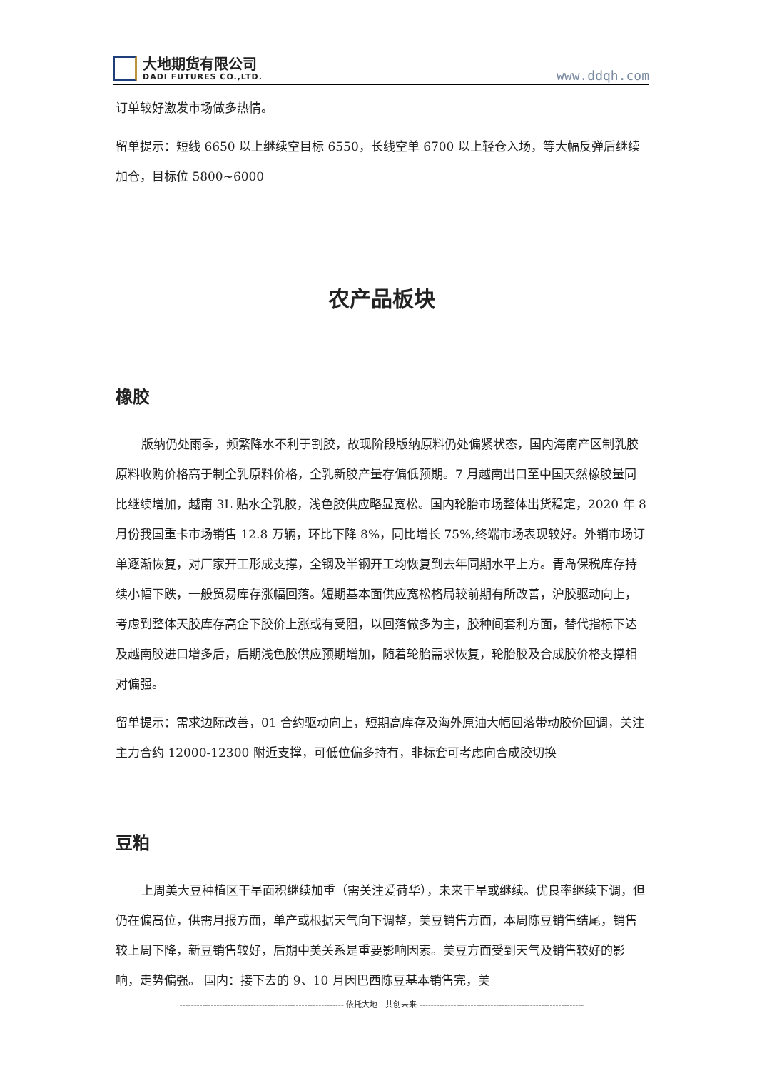大地期货有限公司
DADI FUTURES CO.,LTD.
www.ddqh.com
订单较好激发市场做多热情。
留单提示：短线 6650 以上继续空目标 6550，长线空单 6700 以上轻仓入场，等大幅反弹后继续加仓，目标位 5800~6000
农产品板块
橡胶
版纳仍处雨季，频繁降水不利于割胶，故现阶段版纳原料仍处偏紧状态，国内海南产区制乳胶原料收购价格高于制全乳原料价格，全乳新胶产量存偏低预期。7 月越南出口至中国天然橡胶量同比继续增加，越南 3L 贴水全乳胶，浅色胶供应略显宽松。国内轮胎市场整体出货稳定，2020 年 8 月份我国重卡市场销售 12.8 万辆，环比下降 8%，同比增长 75%,终端市场表现较好。外销市场订单逐渐恢复，对厂家开工形成支撑，全钢及半钢开工均恢复到去年同期水平上方。青岛保税库存持续小幅下跌，一般贸易库存涨幅回落。短期基本面供应宽松格局较前期有所改善，沪胶驱动向上，考虑到整体天胶库存高企下胶价上涨或有受阻，以回落做多为主，胶种间套利方面，替代指标下达及越南胶进口增多后，后期浅色胶供应预期增加，随着轮胎需求恢复，轮胎胶及合成胶价格支撑相对偏强。
留单提示：需求边际改善，01 合约驱动向上，短期高库存及海外原油大幅回落带动胶价回调，关注主力合约 12000-12300 附近支撑，可低位偏多持有，非标套可考虑向合成胶切换
豆粕
上周美大豆种植区干旱面积继续加重（需关注爱荷华），未来干旱或继续。优良率继续下调，但仍在偏高位，供需月报方面，单产或根据天气向下调整，美豆销售方面，本周陈豆销售结尾，销售较上周下降，新豆销售较好，后期中美关系是重要影响因素。美豆方面受到天气及销售较好的影响，走势偏强。 国内：接下去的 9、10 月因巴西陈豆基本销售完，美
---------------------------------------------------------- 依托大地　共创未来 ----------------------------------------------------------